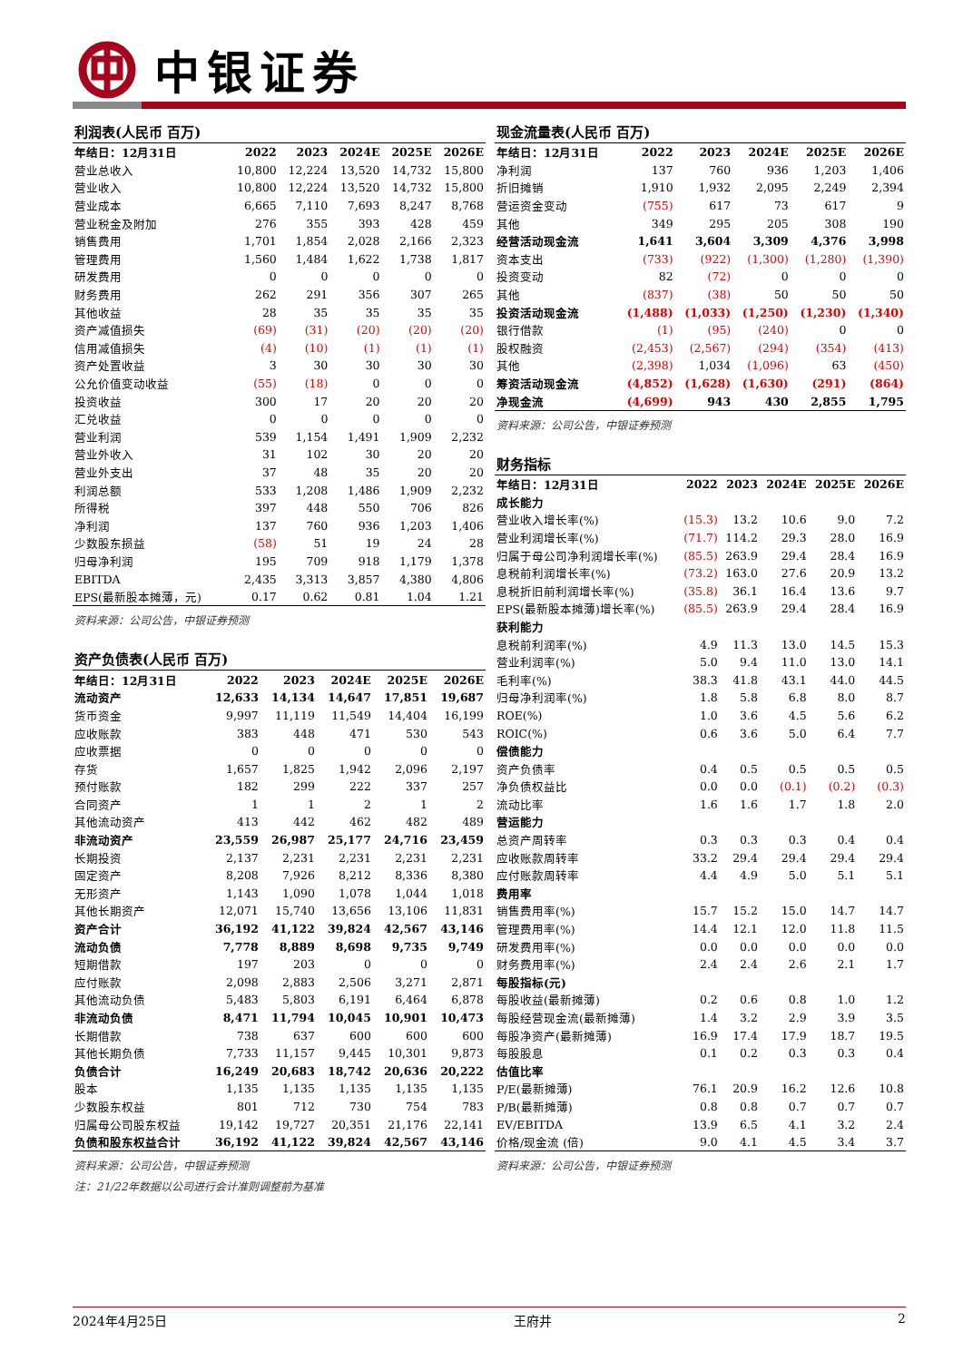中银证券
利润表(人民币 百万)
| 年结日：12月31日 | 2022 | 2023 | 2024E | 2025E | 2026E |
| --- | --- | --- | --- | --- | --- |
| 营业总收入 | 10,800 | 12,224 | 13,520 | 14,732 | 15,800 |
| 营业收入 | 10,800 | 12,224 | 13,520 | 14,732 | 15,800 |
| 营业成本 | 6,665 | 7,110 | 7,693 | 8,247 | 8,768 |
| 营业税金及附加 | 276 | 355 | 393 | 428 | 459 |
| 销售费用 | 1,701 | 1,854 | 2,028 | 2,166 | 2,323 |
| 管理费用 | 1,560 | 1,484 | 1,622 | 1,738 | 1,817 |
| 研发费用 | 0 | 0 | 0 | 0 | 0 |
| 财务费用 | 262 | 291 | 356 | 307 | 265 |
| 其他收益 | 28 | 35 | 35 | 35 | 35 |
| 资产减值损失 | (69) | (31) | (20) | (20) | (20) |
| 信用减值损失 | (4) | (10) | (1) | (1) | (1) |
| 资产处置收益 | 3 | 30 | 30 | 30 | 30 |
| 公允价值变动收益 | (55) | (18) | 0 | 0 | 0 |
| 投资收益 | 300 | 17 | 20 | 20 | 20 |
| 汇兑收益 | 0 | 0 | 0 | 0 | 0 |
| 营业利润 | 539 | 1,154 | 1,491 | 1,909 | 2,232 |
| 营业外收入 | 31 | 102 | 30 | 20 | 20 |
| 营业外支出 | 37 | 48 | 35 | 20 | 20 |
| 利润总额 | 533 | 1,208 | 1,486 | 1,909 | 2,232 |
| 所得税 | 397 | 448 | 550 | 706 | 826 |
| 净利润 | 137 | 760 | 936 | 1,203 | 1,406 |
| 少数股东损益 | (58) | 51 | 19 | 24 | 28 |
| 归母净利润 | 195 | 709 | 918 | 1,179 | 1,378 |
| EBITDA | 2,435 | 3,313 | 3,857 | 4,380 | 4,806 |
| EPS(最新股本摊薄，元) | 0.17 | 0.62 | 0.81 | 1.04 | 1.21 |
资料来源：公司公告，中银证券预测
资产负债表(人民币 百万)
| 年结日：12月31日 | 2022 | 2023 | 2024E | 2025E | 2026E |
| --- | --- | --- | --- | --- | --- |
| 流动资产 | 12,633 | 14,134 | 14,647 | 17,851 | 19,687 |
| 货币资金 | 9,997 | 11,119 | 11,549 | 14,404 | 16,199 |
| 应收账款 | 383 | 448 | 471 | 530 | 543 |
| 应收票据 | 0 | 0 | 0 | 0 | 0 |
| 存货 | 1,657 | 1,825 | 1,942 | 2,096 | 2,197 |
| 预付账款 | 182 | 299 | 222 | 337 | 257 |
| 合同资产 | 1 | 1 | 2 | 1 | 2 |
| 其他流动资产 | 413 | 442 | 462 | 482 | 489 |
| 非流动资产 | 23,559 | 26,987 | 25,177 | 24,716 | 23,459 |
| 长期投资 | 2,137 | 2,231 | 2,231 | 2,231 | 2,231 |
| 固定资产 | 8,208 | 7,926 | 8,212 | 8,336 | 8,380 |
| 无形资产 | 1,143 | 1,090 | 1,078 | 1,044 | 1,018 |
| 其他长期资产 | 12,071 | 15,740 | 13,656 | 13,106 | 11,831 |
| 资产合计 | 36,192 | 41,122 | 39,824 | 42,567 | 43,146 |
| 流动负债 | 7,778 | 8,889 | 8,698 | 9,735 | 9,749 |
| 短期借款 | 197 | 203 | 0 | 0 | 0 |
| 应付账款 | 2,098 | 2,883 | 2,506 | 3,271 | 2,871 |
| 其他流动负债 | 5,483 | 5,803 | 6,191 | 6,464 | 6,878 |
| 非流动负债 | 8,471 | 11,794 | 10,045 | 10,901 | 10,473 |
| 长期借款 | 738 | 637 | 600 | 600 | 600 |
| 其他长期负债 | 7,733 | 11,157 | 9,445 | 10,301 | 9,873 |
| 负债合计 | 16,249 | 20,683 | 18,742 | 20,636 | 20,222 |
| 股本 | 1,135 | 1,135 | 1,135 | 1,135 | 1,135 |
| 少数股东权益 | 801 | 712 | 730 | 754 | 783 |
| 归属母公司股东权益 | 19,142 | 19,727 | 20,351 | 21,176 | 22,141 |
| 负债和股东权益合计 | 36,192 | 41,122 | 39,824 | 42,567 | 43,146 |
资料来源：公司公告，中银证券预测
注：21/22年数据以公司进行会计准则调整前为基准
现金流量表(人民币 百万)
| 年结日：12月31日 | 2022 | 2023 | 2024E | 2025E | 2026E |
| --- | --- | --- | --- | --- | --- |
| 净利润 | 137 | 760 | 936 | 1,203 | 1,406 |
| 折旧摊销 | 1,910 | 1,932 | 2,095 | 2,249 | 2,394 |
| 营运资金变动 | (755) | 617 | 73 | 617 | 9 |
| 其他 | 349 | 295 | 205 | 308 | 190 |
| 经营活动现金流 | 1,641 | 3,604 | 3,309 | 4,376 | 3,998 |
| 资本支出 | (733) | (922) | (1,300) | (1,280) | (1,390) |
| 投资变动 | 82 | (72) | 0 | 0 | 0 |
| 其他 | (837) | (38) | 50 | 50 | 50 |
| 投资活动现金流 | (1,488) | (1,033) | (1,250) | (1,230) | (1,340) |
| 银行借款 | (1) | (95) | (240) | 0 | 0 |
| 股权融资 | (2,453) | (2,567) | (294) | (354) | (413) |
| 其他 | (2,398) | 1,034 | (1,096) | 63 | (450) |
| 筹资活动现金流 | (4,852) | (1,628) | (1,630) | (291) | (864) |
| 净现金流 | (4,699) | 943 | 430 | 2,855 | 1,795 |
资料来源：公司公告，中银证券预测
财务指标
| 年结日：12月31日 | 2022 | 2023 | 2024E | 2025E | 2026E |
| --- | --- | --- | --- | --- | --- |
| 成长能力 | | | | | |
| 营业收入增长率(%) | (15.3) | 13.2 | 10.6 | 9.0 | 7.2 |
| 营业利润增长率(%) | (71.7) | 114.2 | 29.3 | 28.0 | 16.9 |
| 归属于母公司净利润增长率(%) | (85.5) | 263.9 | 29.4 | 28.4 | 16.9 |
| 息税前利润增长率(%) | (73.2) | 163.0 | 27.6 | 20.9 | 13.2 |
| 息税折旧前利润增长率(%) | (35.8) | 36.1 | 16.4 | 13.6 | 9.7 |
| EPS(最新股本摊薄)增长率(%) | (85.5) | 263.9 | 29.4 | 28.4 | 16.9 |
| 获利能力 | | | | | |
| 息税前利润率(%) | 4.9 | 11.3 | 13.0 | 14.5 | 15.3 |
| 营业利润率(%) | 5.0 | 9.4 | 11.0 | 13.0 | 14.1 |
| 毛利率(%) | 38.3 | 41.8 | 43.1 | 44.0 | 44.5 |
| 归母净利润率(%) | 1.8 | 5.8 | 6.8 | 8.0 | 8.7 |
| ROE(%) | 1.0 | 3.6 | 4.5 | 5.6 | 6.2 |
| ROIC(%) | 0.6 | 3.6 | 5.0 | 6.4 | 7.7 |
| 偿债能力 | | | | | |
| 资产负债率 | 0.4 | 0.5 | 0.5 | 0.5 | 0.5 |
| 净负债权益比 | 0.0 | 0.0 | (0.1) | (0.2) | (0.3) |
| 流动比率 | 1.6 | 1.6 | 1.7 | 1.8 | 2.0 |
| 营运能力 | | | | | |
| 总资产周转率 | 0.3 | 0.3 | 0.3 | 0.4 | 0.4 |
| 应收账款周转率 | 33.2 | 29.4 | 29.4 | 29.4 | 29.4 |
| 应付账款周转率 | 4.4 | 4.9 | 5.0 | 5.1 | 5.1 |
| 费用率 | | | | | |
| 销售费用率(%) | 15.7 | 15.2 | 15.0 | 14.7 | 14.7 |
| 管理费用率(%) | 14.4 | 12.1 | 12.0 | 11.8 | 11.5 |
| 研发费用率(%) | 0.0 | 0.0 | 0.0 | 0.0 | 0.0 |
| 财务费用率(%) | 2.4 | 2.4 | 2.6 | 2.1 | 1.7 |
| 每股指标(元) | | | | | |
| 每股收益(最新摊薄) | 0.2 | 0.6 | 0.8 | 1.0 | 1.2 |
| 每股经营现金流(最新摊薄) | 1.4 | 3.2 | 2.9 | 3.9 | 3.5 |
| 每股净资产(最新摊薄) | 16.9 | 17.4 | 17.9 | 18.7 | 19.5 |
| 每股股息 | 0.1 | 0.2 | 0.3 | 0.3 | 0.4 |
| 估值比率 | | | | | |
| P/E(最新摊薄) | 76.1 | 20.9 | 16.2 | 12.6 | 10.8 |
| P/B(最新摊薄) | 0.8 | 0.8 | 0.7 | 0.7 | 0.7 |
| EV/EBITDA | 13.9 | 6.5 | 4.1 | 3.2 | 2.4 |
| 价格/现金流 (倍) | 9.0 | 4.1 | 4.5 | 3.4 | 3.7 |
资料来源：公司公告，中银证券预测
2024年4月25日 王府井 2